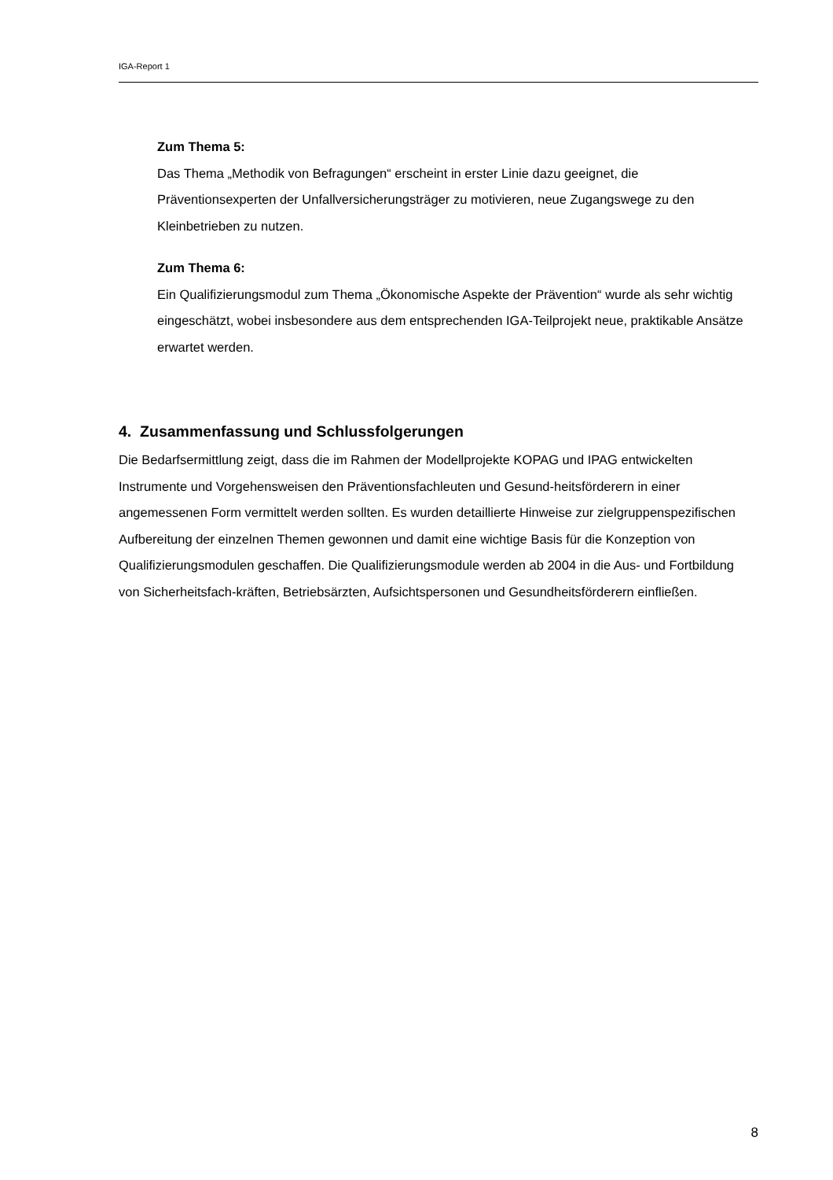IGA-Report 1
Zum Thema 5:
Das Thema „Methodik von Befragungen“ erscheint in erster Linie dazu geeignet, die Präventionsexperten der Unfallversicherungsträger zu motivieren, neue Zugangswege zu den Kleinbetrieben zu nutzen.
Zum Thema 6:
Ein Qualifizierungsmodul zum Thema „Ökonomische Aspekte der Prävention“ wurde als sehr wichtig eingeschätzt, wobei insbesondere aus dem entsprechenden IGA-Teilprojekt neue, praktikable Ansätze erwartet werden.
4. Zusammenfassung und Schlussfolgerungen
Die Bedarfsermittlung zeigt, dass die im Rahmen der Modellprojekte KOPAG und IPAG entwickelten Instrumente und Vorgehensweisen den Präventionsfachleuten und Gesund-heitsförderern in einer angemessenen Form vermittelt werden sollten. Es wurden detaillierte Hinweise zur zielgruppenspezifischen Aufbereitung der einzelnen Themen gewonnen und damit eine wichtige Basis für die Konzeption von Qualifizierungsmodulen geschaffen. Die Qualifizierungsmodule werden ab 2004 in die Aus- und Fortbildung von Sicherheitsfach-kräften, Betriebsärzten, Aufsichtspersonen und Gesundheitsförderern einfließen.
8